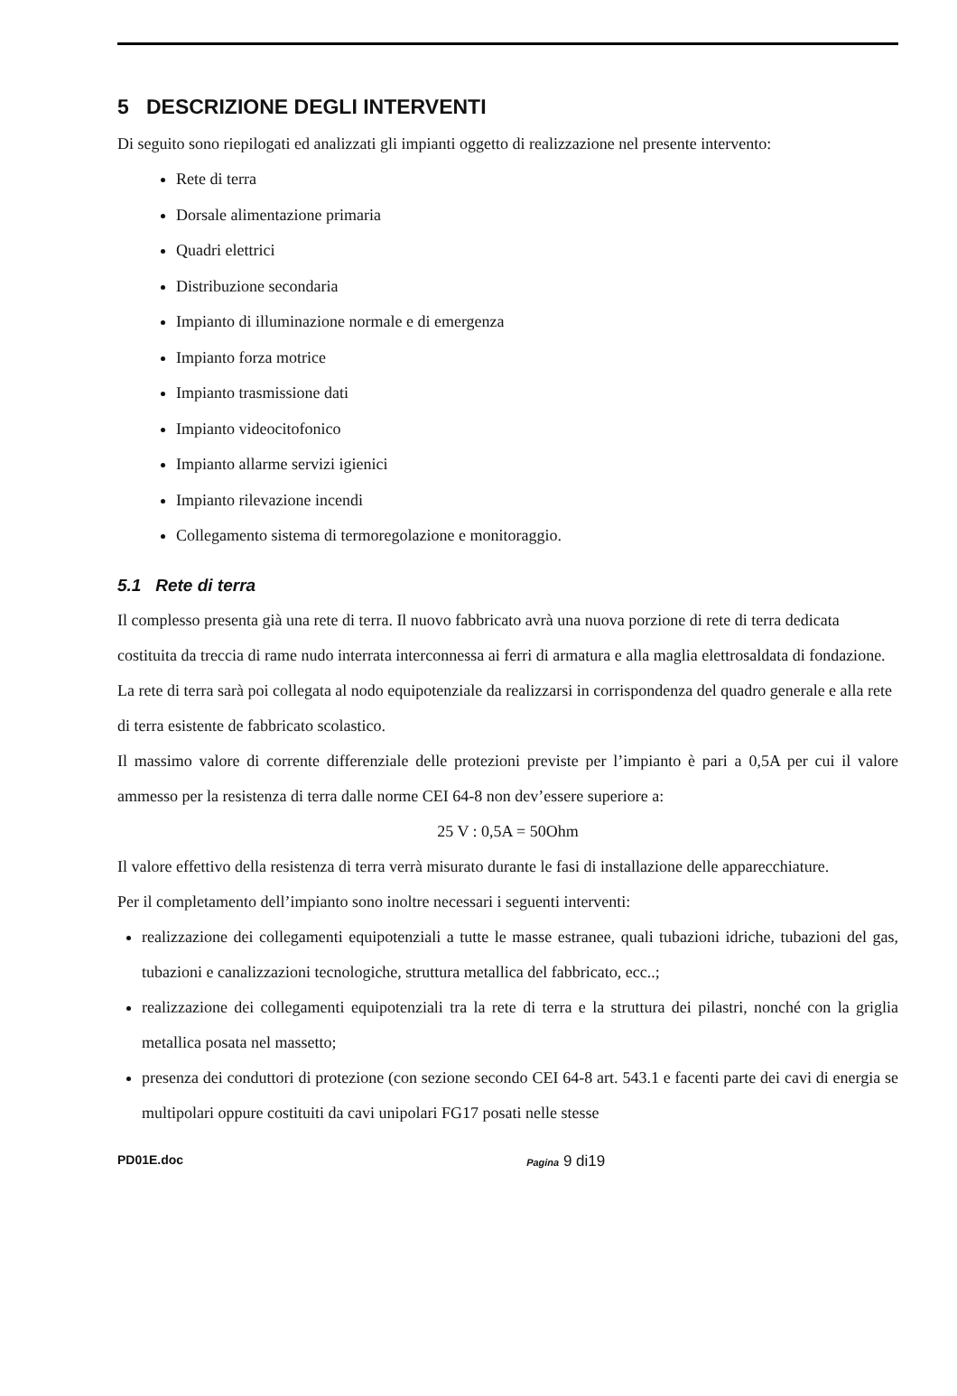5 DESCRIZIONE DEGLI INTERVENTI
Di seguito sono riepilogati ed analizzati gli impianti oggetto di realizzazione nel presente intervento:
Rete di terra
Dorsale alimentazione primaria
Quadri elettrici
Distribuzione secondaria
Impianto di illuminazione normale e di emergenza
Impianto forza motrice
Impianto trasmissione dati
Impianto videocitofonico
Impianto allarme servizi igienici
Impianto rilevazione incendi
Collegamento sistema di termoregolazione e monitoraggio.
5.1 Rete di terra
Il complesso presenta già una rete di terra. Il nuovo fabbricato avrà una nuova porzione di rete di terra dedicata costituita da treccia di rame nudo interrata interconnessa ai ferri di armatura e alla maglia elettrosaldata di fondazione. La rete di terra sarà poi collegata al nodo equipotenziale da realizzarsi in corrispondenza del quadro generale e alla rete di terra esistente de fabbricato scolastico.
Il massimo valore di corrente differenziale delle protezioni previste per l’impianto è pari a 0,5A per cui il valore ammesso per la resistenza di terra dalle norme CEI 64-8 non dev’essere superiore a:
25 V : 0,5A = 50Ohm
Il valore effettivo della resistenza di terra verrà misurato durante le fasi di installazione delle apparecchiature.
Per il completamento dell’impianto sono inoltre necessari i seguenti interventi:
realizzazione dei collegamenti equipotenziali a tutte le masse estranee, quali tubazioni idriche, tubazioni del gas, tubazioni e canalizzazioni tecnologiche, struttura metallica del fabbricato, ecc..;
realizzazione dei collegamenti equipotenziali tra la rete di terra e la struttura dei pilastri, nonché con la griglia metallica posata nel massetto;
presenza dei conduttori di protezione (con sezione secondo CEI 64-8 art. 543.1 e facenti parte dei cavi di energia se multipolari oppure costituiti da cavi unipolari FG17 posati nelle stesse
PD01E.doc Pagina 9 di19